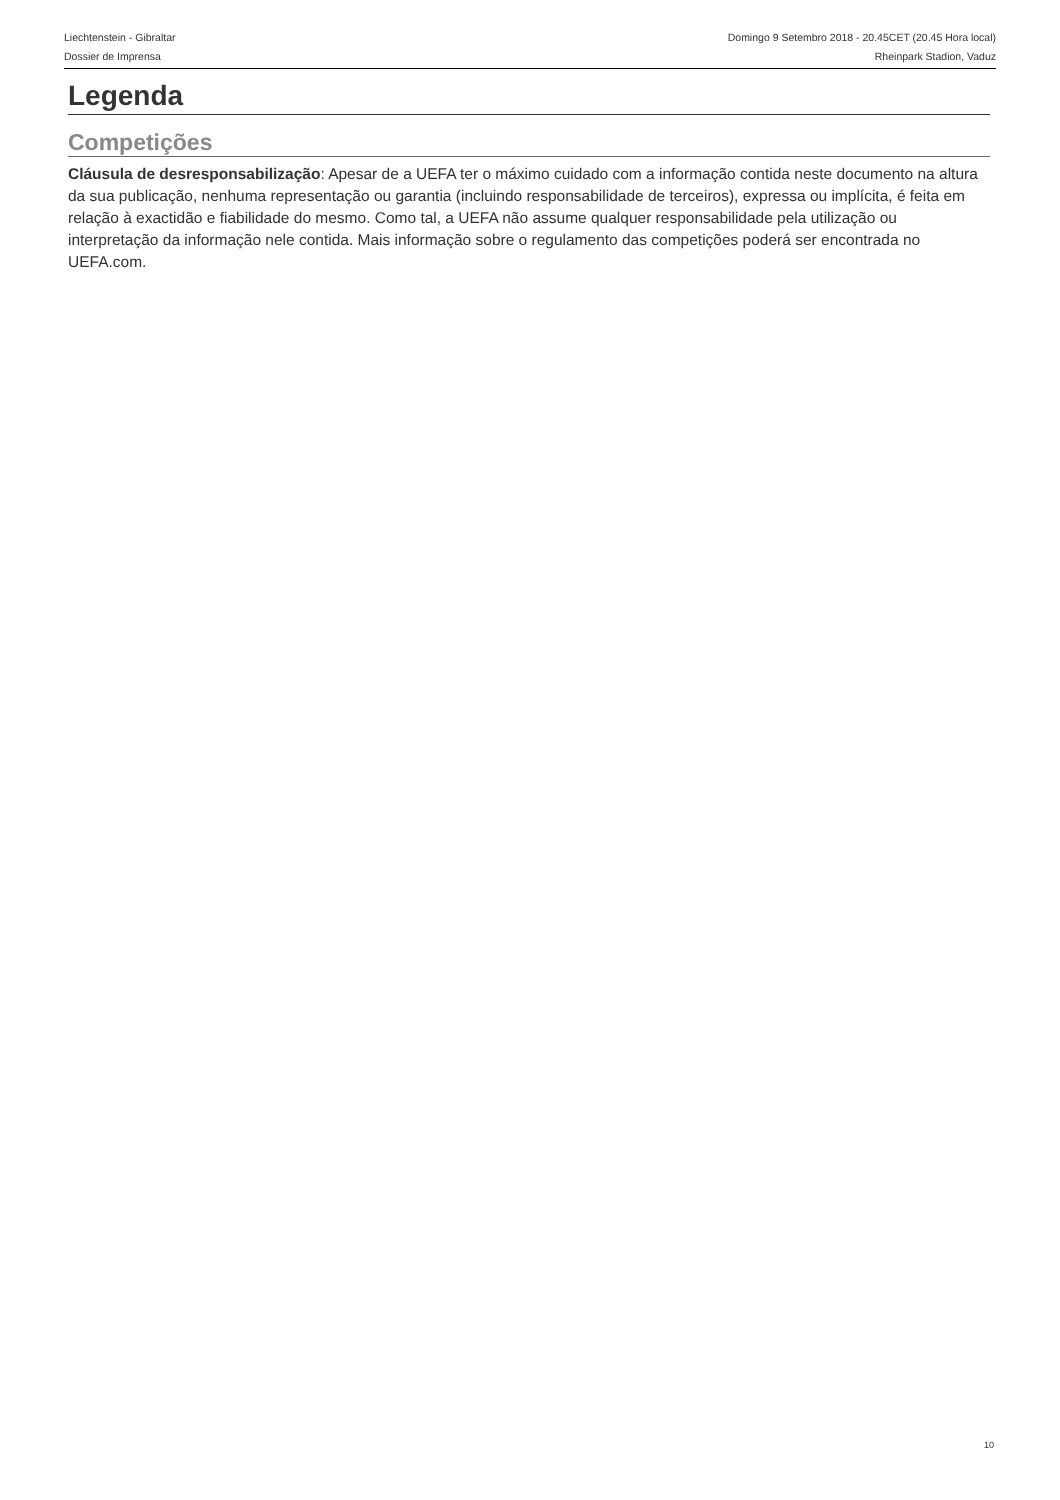Liechtenstein - Gibraltar
Dossier de Imprensa
Domingo 9 Setembro 2018 - 20.45CET (20.45 Hora local)
Rheinpark Stadion, Vaduz
Legenda
Competições
Cláusula de desresponsabilização: Apesar de a UEFA ter o máximo cuidado com a informação contida neste documento na altura da sua publicação, nenhuma representação ou garantia (incluindo responsabilidade de terceiros), expressa ou implícita, é feita em relação à exactidão e fiabilidade do mesmo. Como tal, a UEFA não assume qualquer responsabilidade pela utilização ou interpretação da informação nele contida. Mais informação sobre o regulamento das competições poderá ser encontrada no UEFA.com.
10